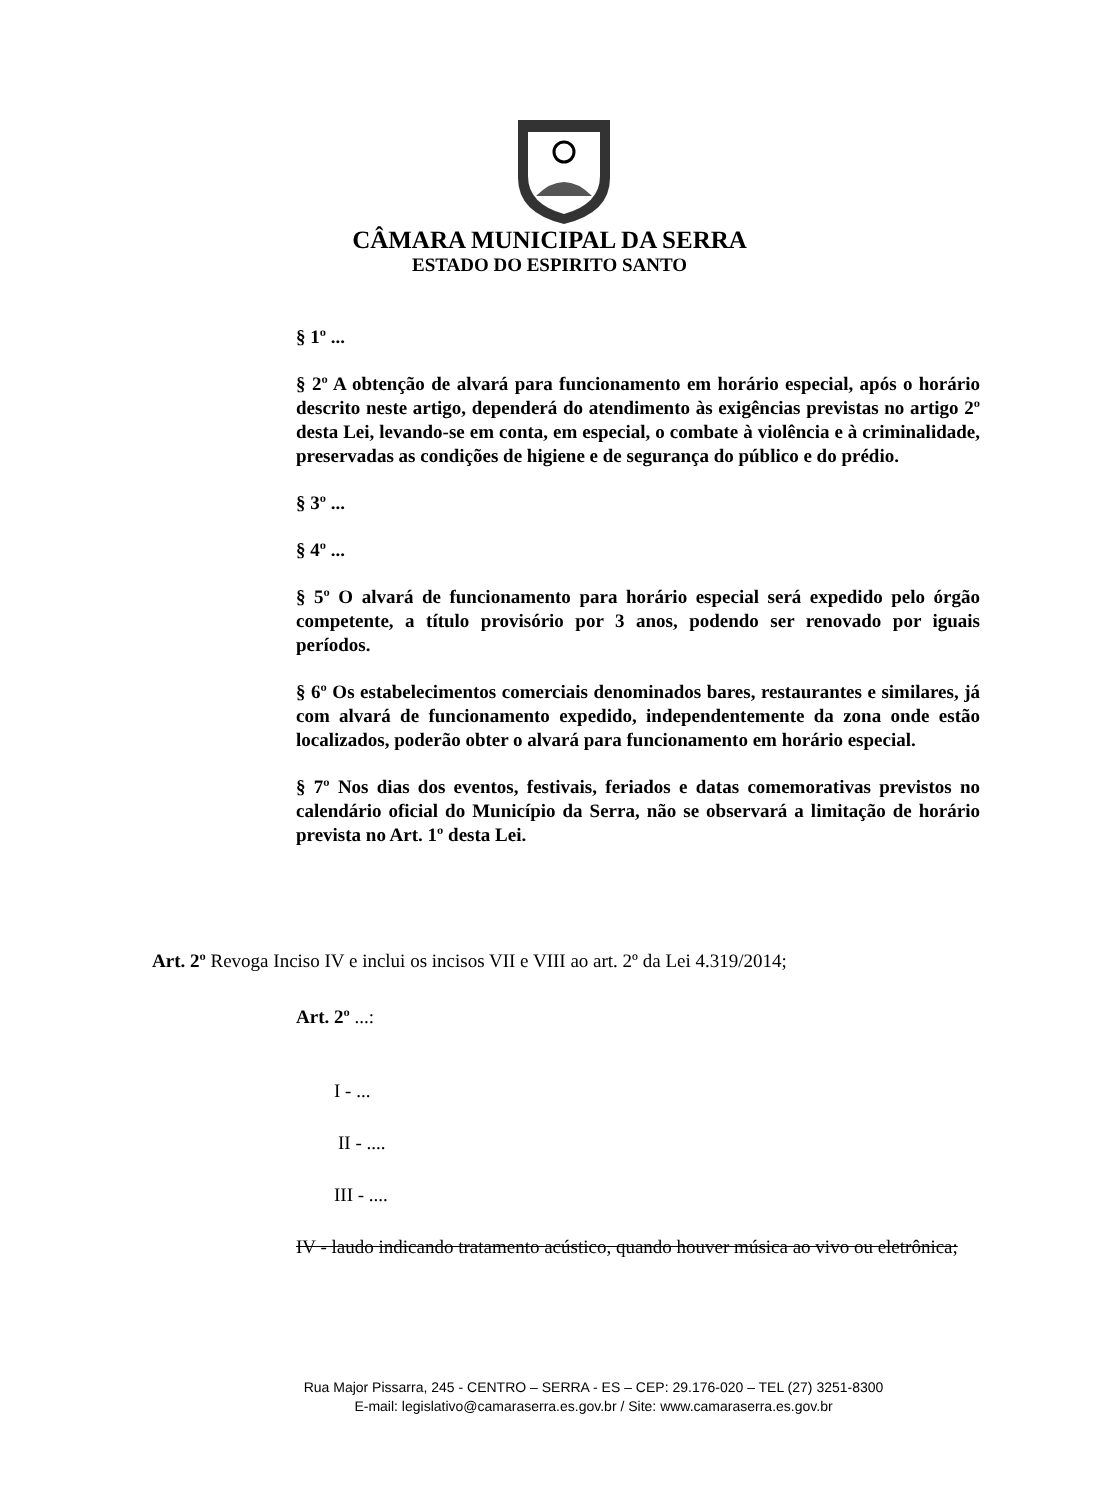CÂMARA MUNICIPAL DA SERRA
ESTADO DO ESPIRITO SANTO
§ 1º ...
§ 2º A obtenção de alvará para funcionamento em horário especial, após o horário descrito neste artigo, dependerá do atendimento às exigências previstas no artigo 2º desta Lei, levando-se em conta, em especial, o combate à violência e à criminalidade, preservadas as condições de higiene e de segurança do público e do prédio.
§ 3º ...
§ 4º ...
§ 5º O alvará de funcionamento para horário especial será expedido pelo órgão competente, a título provisório por 3 anos, podendo ser renovado por iguais períodos.
§ 6º Os estabelecimentos comerciais denominados bares, restaurantes e similares, já com alvará de funcionamento expedido, independentemente da zona onde estão localizados, poderão obter o alvará para funcionamento em horário especial.
§ 7º Nos dias dos eventos, festivais, feriados e datas comemorativas previstos no calendário oficial do Município da Serra, não se observará a limitação de horário prevista no Art. 1º desta Lei.
Art. 2º Revoga Inciso IV e inclui os incisos VII e VIII ao art. 2º da Lei 4.319/2014;
Art. 2º ...:
I - ...
II - ....
III - ....
IV - laudo indicando tratamento acústico, quando houver música ao vivo ou eletrônica;
Rua Major Pissarra, 245 - CENTRO – SERRA - ES – CEP: 29.176-020 – TEL (27) 3251-8300
E-mail: legislativo@camaraserra.es.gov.br / Site: www.camaraserra.es.gov.br